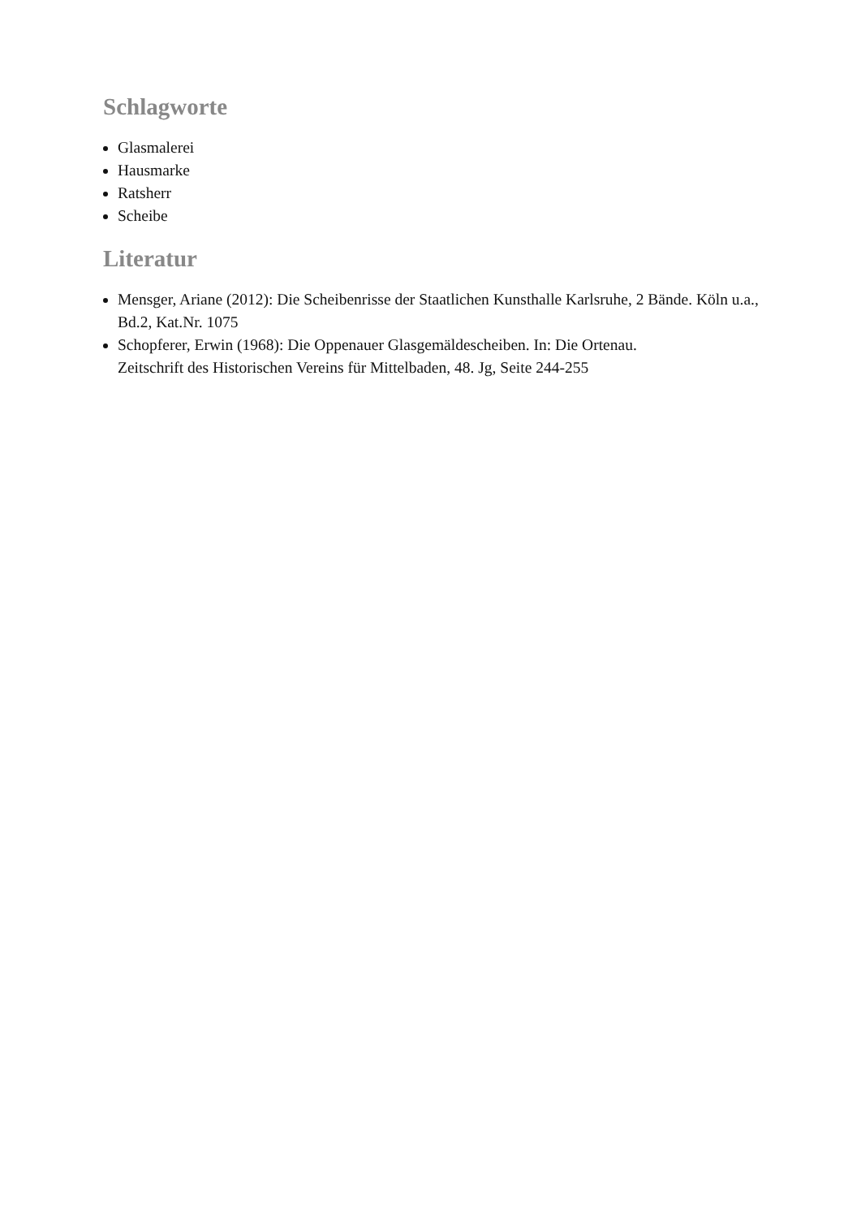Schlagworte
Glasmalerei
Hausmarke
Ratsherr
Scheibe
Literatur
Mensger, Ariane (2012): Die Scheibenrisse der Staatlichen Kunsthalle Karlsruhe, 2 Bände. Köln u.a., Bd.2, Kat.Nr. 1075
Schopferer, Erwin (1968): Die Oppenauer Glasgemäldescheiben. In: Die Ortenau.
Zeitschrift des Historischen Vereins für Mittelbaden, 48. Jg, Seite 244-255